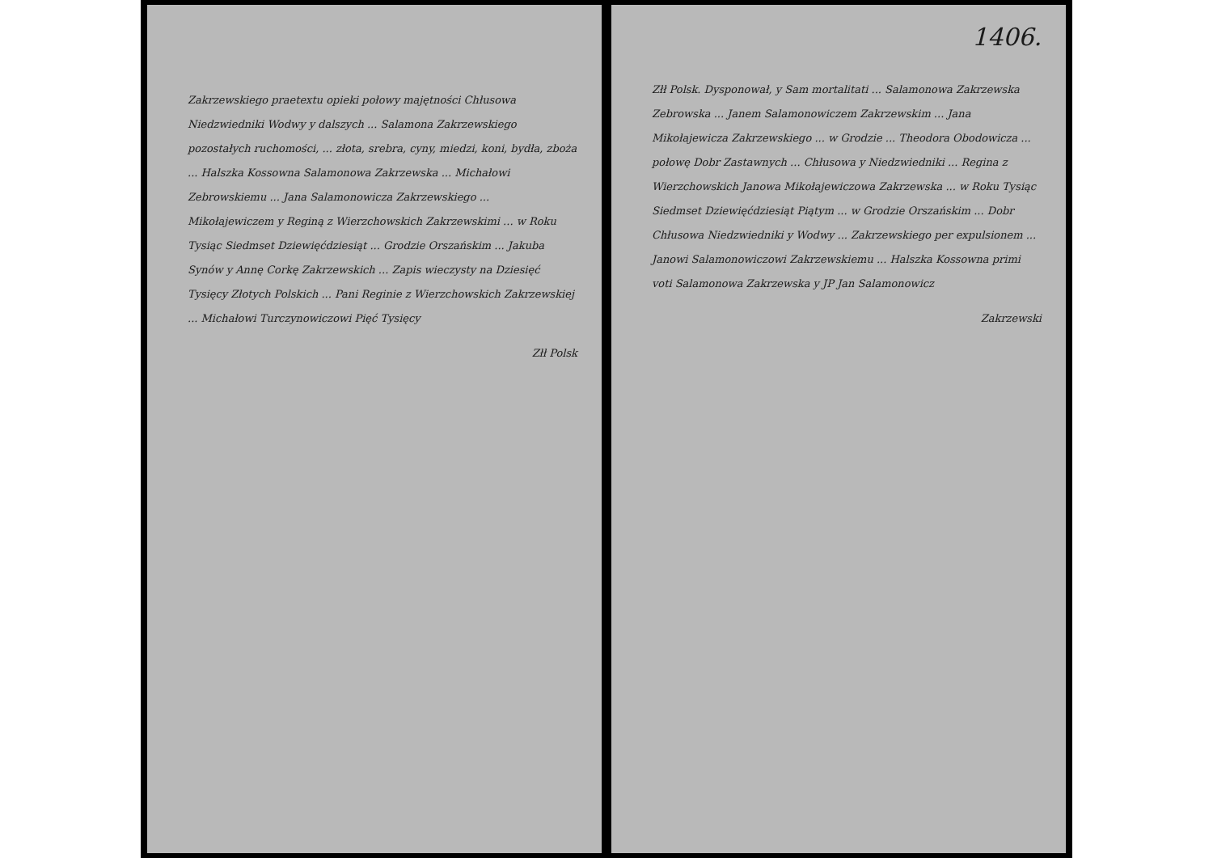Zakrzewskiego praetextu opieki połowy majętności Chłusowa Niedzwiedniki Wodwy y dalszych ... Salamona Zakrzewskiego pozostałych ruchomości, ... złota, srebra, cyny, miedzi, koni, bydła, zboża ... Halszka Kossowna Salamonowa Zakrzewska ... Michałowi Zebrowskiemu ... Jana Salamonowicza Zakrzewskiego ... Mikołajewiczem y Reginą z Wierzchowskich Zakrzewskimi ... w Roku Tysiąc Siedmset Dziewięćdziesiąt ... Grodzie Orszańskim ... Jakuba Synów y Annę Corkę Zakrzewskich ... Zapis wieczysty na Dziesięć Tysięcy Złotych Polskich ... Pani Reginie z Wierzchowskich Zakrzewskiej ... Michałowi Turczynowiczowi Pięć Tysięcy
Złł Polsk
1406.
Złł Polsk. Dysponował, y Sam mortalitati ... Salamonowa Zakrzewska Zebrowska ... Janem Salamonowiczem Zakrzewskim ... Jana Mikołajewicza Zakrzewskiego ... w Grodzie ... Theodora Obodowicza ... połowę Dobr Zastawnych ... Chłusowa y Niedzwiedniki ... Regina z Wierzchowskich Janowa Mikołajewiczowa Zakrzewska ... w Roku Tysiąc Siedmset Dziewięćdziesiąt Piątym ... w Grodzie Orszańskim ... Dobr Chłusowa Niedzwiedniki y Wodwy ... Zakrzewskiego per expulsionem ... Janowi Salamonowiczowi Zakrzewskiemu ... Halszka Kossowna primi voti Salamonowa Zakrzewska y JP Jan Salamonowicz
Zakrzewski